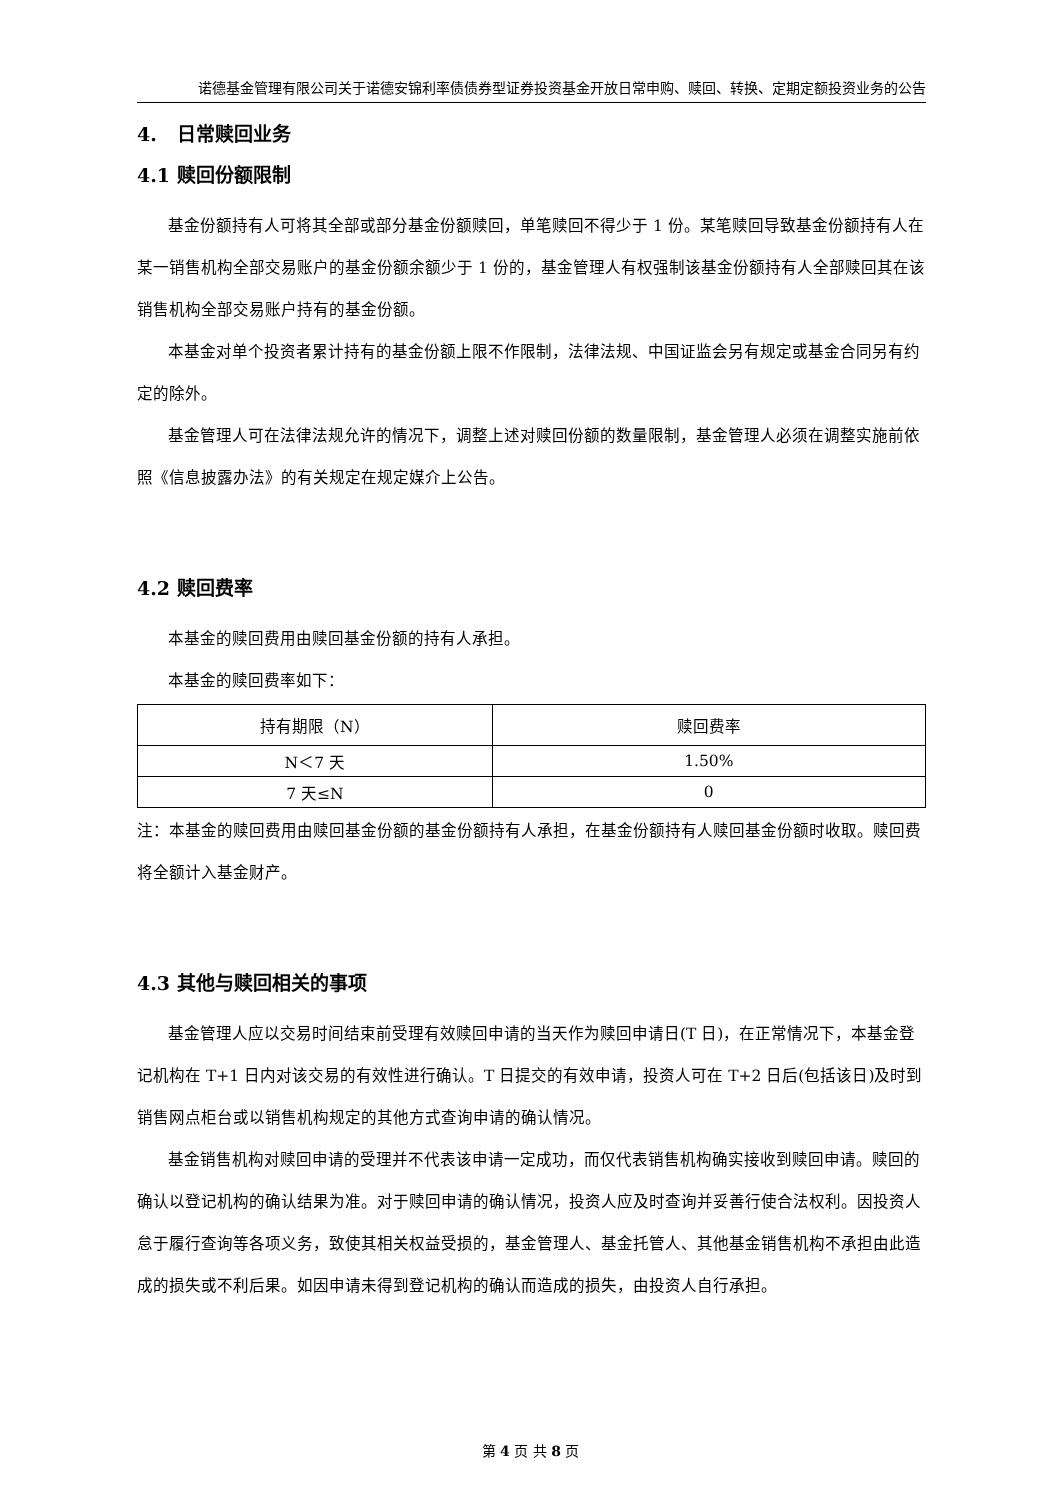诺德基金管理有限公司关于诺德安锦利率债债券型证券投资基金开放日常申购、赎回、转换、定期定额投资业务的公告
4. 日常赎回业务
4.1 赎回份额限制
基金份额持有人可将其全部或部分基金份额赎回，单笔赎回不得少于 1 份。某笔赎回导致基金份额持有人在某一销售机构全部交易账户的基金份额余额少于 1 份的，基金管理人有权强制该基金份额持有人全部赎回其在该销售机构全部交易账户持有的基金份额。
本基金对单个投资者累计持有的基金份额上限不作限制，法律法规、中国证监会另有规定或基金合同另有约定的除外。
基金管理人可在法律法规允许的情况下，调整上述对赎回份额的数量限制，基金管理人必须在调整实施前依照《信息披露办法》的有关规定在规定媒介上公告。
4.2 赎回费率
本基金的赎回费用由赎回基金份额的持有人承担。
本基金的赎回费率如下：
| 持有期限（N） | 赎回费率 |
| --- | --- |
| N＜7 天 | 1.50% |
| 7 天≤N | 0 |
注：本基金的赎回费用由赎回基金份额的基金份额持有人承担，在基金份额持有人赎回基金份额时收取。赎回费将全额计入基金财产。
4.3 其他与赎回相关的事项
基金管理人应以交易时间结束前受理有效赎回申请的当天作为赎回申请日(T 日)，在正常情况下，本基金登记机构在 T+1 日内对该交易的有效性进行确认。T 日提交的有效申请，投资人可在 T+2 日后(包括该日)及时到销售网点柜台或以销售机构规定的其他方式查询申请的确认情况。
基金销售机构对赎回申请的受理并不代表该申请一定成功，而仅代表销售机构确实接收到赎回申请。赎回的确认以登记机构的确认结果为准。对于赎回申请的确认情况，投资人应及时查询并妥善行使合法权利。因投资人怠于履行查询等各项义务，致使其相关权益受损的，基金管理人、基金托管人、其他基金销售机构不承担由此造成的损失或不利后果。如因申请未得到登记机构的确认而造成的损失，由投资人自行承担。
第 4 页 共 8 页